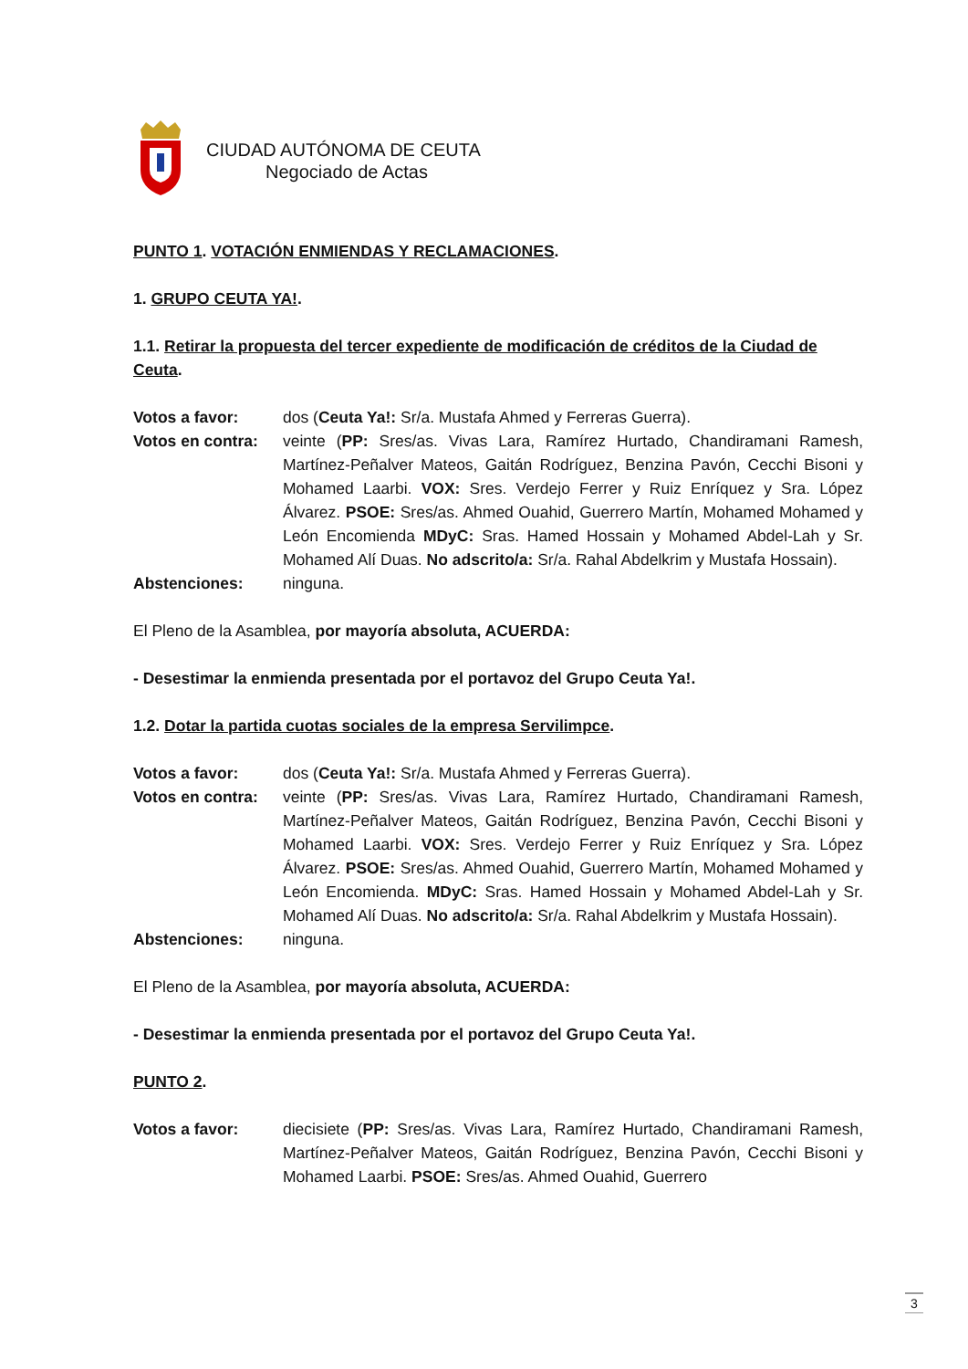CIUDAD AUTÓNOMA DE CEUTA
Negociado de Actas
PUNTO 1. VOTACIÓN ENMIENDAS Y RECLAMACIONES.
1. GRUPO CEUTA YA!.
1.1. Retirar la propuesta del tercer expediente de modificación de créditos de la Ciudad de Ceuta.
Votos a favor: dos (Ceuta Ya!: Sr/a. Mustafa Ahmed y Ferreras Guerra).
Votos en contra:
veinte (PP: Sres/as. Vivas Lara, Ramírez Hurtado, Chandiramani Ramesh, Martínez-Peñalver Mateos, Gaitán Rodríguez, Benzina Pavón, Cecchi Bisoni y Mohamed Laarbi. VOX: Sres. Verdejo Ferrer y Ruiz Enríquez y Sra. López Álvarez. PSOE: Sres/as. Ahmed Ouahid, Guerrero Martín, Mohamed Mohamed y León Encomienda MDyC: Sras. Hamed Hossain y Mohamed Abdel-Lah y Sr. Mohamed Alí Duas. No adscrito/a: Sr/a. Rahal Abdelkrim y Mustafa Hossain).
Abstenciones: ninguna.
El Pleno de la Asamblea, por mayoría absoluta, ACUERDA:
- Desestimar la enmienda presentada por el portavoz del Grupo Ceuta Ya!.
1.2. Dotar la partida cuotas sociales de la empresa Servilimpce.
Votos a favor: dos (Ceuta Ya!: Sr/a. Mustafa Ahmed y Ferreras Guerra).
Votos en contra:
veinte (PP: Sres/as. Vivas Lara, Ramírez Hurtado, Chandiramani Ramesh, Martínez-Peñalver Mateos, Gaitán Rodríguez, Benzina Pavón, Cecchi Bisoni y Mohamed Laarbi. VOX: Sres. Verdejo Ferrer y Ruiz Enríquez y Sra. López Álvarez. PSOE: Sres/as. Ahmed Ouahid, Guerrero Martín, Mohamed Mohamed y León Encomienda. MDyC: Sras. Hamed Hossain y Mohamed Abdel-Lah y Sr. Mohamed Alí Duas. No adscrito/a: Sr/a. Rahal Abdelkrim y Mustafa Hossain).
Abstenciones: ninguna.
El Pleno de la Asamblea, por mayoría absoluta, ACUERDA:
- Desestimar la enmienda presentada por el portavoz del Grupo Ceuta Ya!.
PUNTO 2.
Votos a favor: diecisiete (PP: Sres/as. Vivas Lara, Ramírez Hurtado, Chandiramani Ramesh, Martínez-Peñalver Mateos, Gaitán Rodríguez, Benzina Pavón, Cecchi Bisoni y Mohamed Laarbi. PSOE: Sres/as. Ahmed Ouahid, Guerrero
3